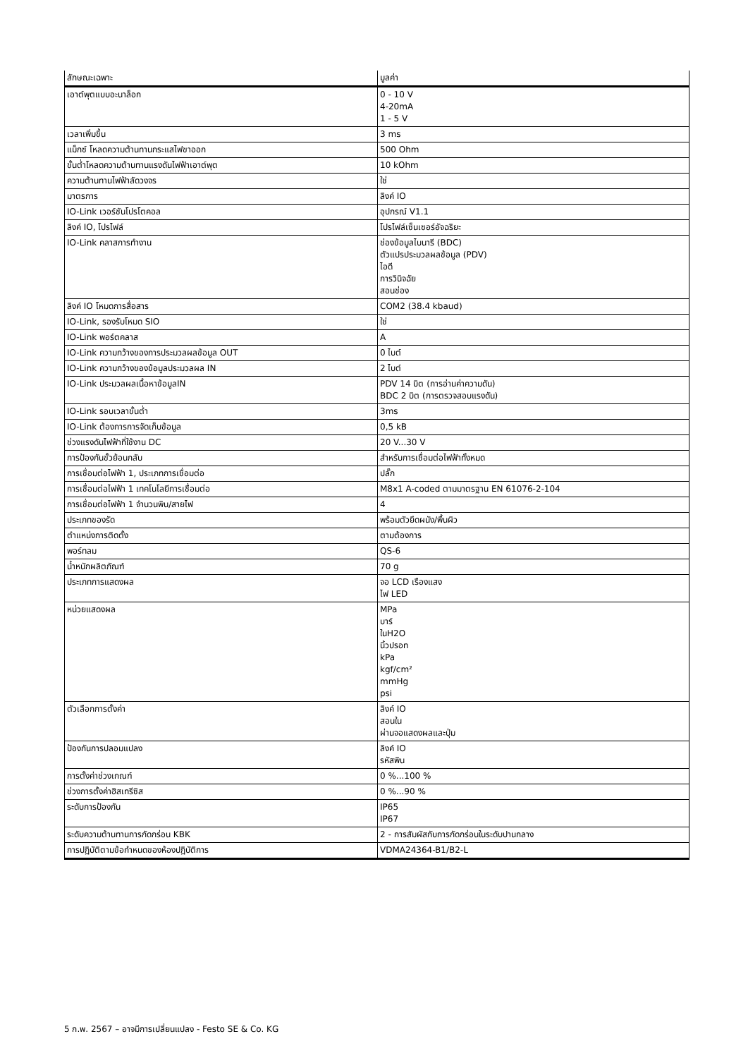| ลักษณะเฉพาะ | มูลค่า |
| --- | --- |
| เอาต์พุตแบบอะนาล็อก | 0 - 10 V 4-20mA 1 - 5 V |
| เวลาเพิ่มขึ้น | 3 ms |
| แม็กซ์ โหลดความต้านทานกระแสไฟขาออก | 500 Ohm |
| ขั้นต่ำโหลดความต้านทานแรงดันไฟฟ้าเอาต์พุต | 10 kOhm |
| ความต้านทานไฟฟ้าลัดวงจร | ใช่ |
| มาตรการ | ลิงค์ IO |
| IO-Link เวอร์ชันโปรโตคอล | อุปกรณ์ V1.1 |
| ลิงค์ IO, โปรไฟล์ | โปรไฟล์เซ็นเซอร์อัจฉริยะ |
| IO-Link คลาสการทำงาน | ช่องข้อมูลไบนารี (BDC) ตัวแปรประมวลผลข้อมูล (PDV) ไอดี การวินิจฉัย สอนช่อง |
| ลิงค์ IO โหมดการสื่อสาร | COM2 (38.4 kbaud) |
| IO-Link, รองรับโหมด SIO | ใช่ |
| IO-Link พอร์ตคลาส | A |
| IO-Link ความกว้างของการประมวลผลข้อมูล OUT | 0 ไบต์ |
| IO-Link ความกว้างของข้อมูลประมวลผล IN | 2 ไบต์ |
| IO-Link ประมวลผลเนื้อหาข้อมูลIN | PDV 14 บิต (การอ่านค่าความดัน) BDC 2 บิต (การตรวจสอบแรงดัน) |
| IO-Link รอบเวลาขั้นต่ำ | 3ms |
| IO-Link ต้องการการจัดเก็บข้อมูล | 0,5 kB |
| ช่วงแรงดันไฟฟ้าที่ใช้งาน DC | 20 V...30 V |
| การป้องกันขั้วย้อนกลับ | สำหรับการเชื่อมต่อไฟฟ้าทั้งหมด |
| การเชื่อมต่อไฟฟ้า 1, ประเภทการเชื่อมต่อ | ปลั๊ก |
| การเชื่อมต่อไฟฟ้า 1 เทคโนโลยีการเชื่อมต่อ | M8x1 A-coded ตามมาตรฐาน EN 61076-2-104 |
| การเชื่อมต่อไฟฟ้า 1 จำนวนพิน/สายไฟ | 4 |
| ประเภทของรัด | พร้อมตัวยึดผนัง/พื้นผิว |
| ตำแหน่งการติดตั้ง | ตามต้องการ |
| พอร์ทลม | QS-6 |
| น้ำหนักผลิตภัณฑ์ | 70 g |
| ประเภทการแสดงผล | จอ LCD เรืองแสง ไฟ LED |
| หน่วยแสดงผล | MPa บาร์ ในH2O นิ้วปรอท kPa kgf/cm² mmHg psi |
| ตัวเลือกการตั้งค่า | ลิงค์ IO สอนใน ผ่านจอแสดงผลและปุ่ม |
| ป้องกันการปลอมแปลง | ลิงค์ IO รหัสพิน |
| การตั้งค่าช่วงเกณฑ์ | 0 %...100 % |
| ช่วงการตั้งค่าฮิสเทรีซิส | 0 %...90 % |
| ระดับการป้องกัน | IP65 IP67 |
| ระดับความต้านทานการกัดกร่อน KBK | 2 - การสัมผัสกับการกัดกร่อนในระดับปานกลาง |
| การปฏิบัติตามข้อกำหนดของห้องปฏิบัติการ | VDMA24364-B1/B2-L |
5 ก.พ. 2567 – อาจมีการเปลี่ยนแปลง - Festo SE & Co. KG